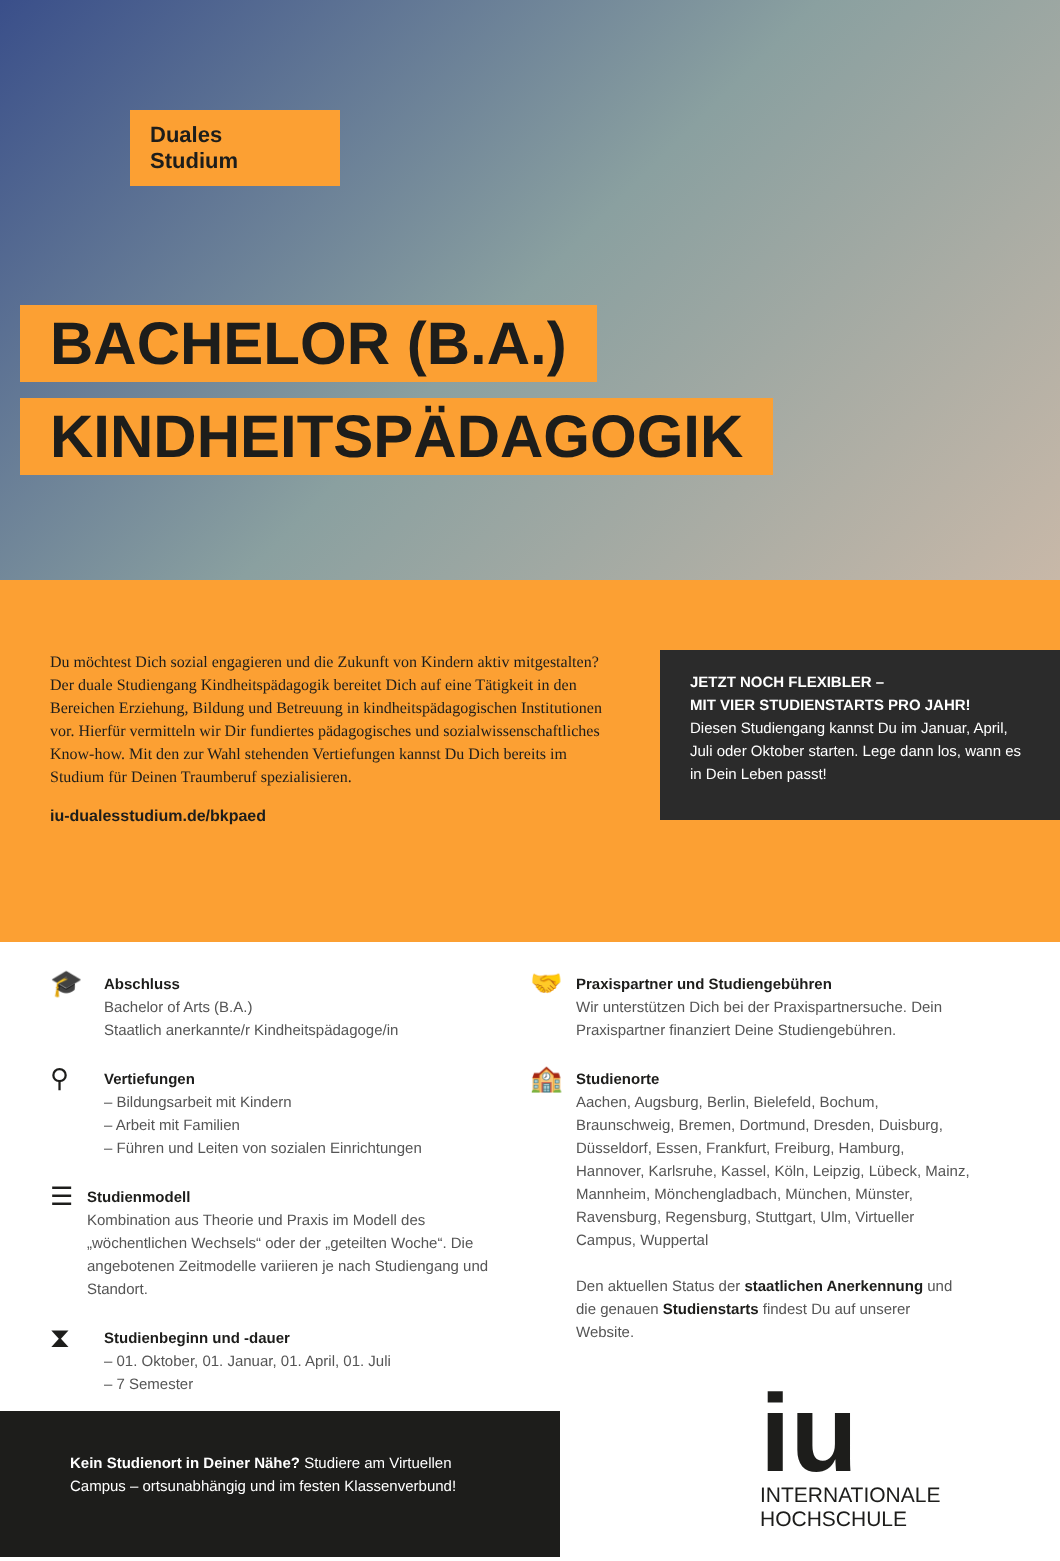Duales
Studium
BACHELOR (B.A.)
KINDHEITSPÄDAGOGIK
Du möchtest Dich sozial engagieren und die Zukunft von Kindern aktiv mitgestalten? Der duale Studiengang Kindheitspädagogik bereitet Dich auf eine Tätigkeit in den Bereichen Erziehung, Bildung und Betreuung in kindheitspädagogischen Institutionen vor. Hierfür vermitteln wir Dir fundiertes pädagogisches und sozialwissenschaftliches Know-how. Mit den zur Wahl stehenden Vertiefungen kannst Du Dich bereits im Studium für Deinen Traumberuf spezialisieren.
iu-dualesstudium.de/bkpaed
JETZT NOCH FLEXIBLER –
MIT VIER STUDIENSTARTS PRO JAHR!
Diesen Studiengang kannst Du im Januar, April, Juli oder Oktober starten. Lege dann los, wann es in Dein Leben passt!
🎓
Abschluss
Bachelor of Arts (B.A.)
Staatlich anerkannte/r Kindheitspädagoge/in
⚲
Vertiefungen
– Bildungsarbeit mit Kindern
– Arbeit mit Familien
– Führen und Leiten von sozialen Einrichtungen
☰
Studienmodell
Kombination aus Theorie und Praxis im Modell des „wöchentlichen Wechsels“ oder der „geteilten Woche“. Die angebotenen Zeitmodelle variieren je nach Studiengang und Standort.
⧗
Studienbeginn und -dauer
– 01. Oktober, 01. Januar, 01. April, 01. Juli
– 7 Semester
🤝
Praxispartner und Studiengebühren
Wir unterstützen Dich bei der Praxispartnersuche. Dein Praxispartner finanziert Deine Studiengebühren.
🏫
Studienorte
Aachen, Augsburg, Berlin, Bielefeld, Bochum, Braunschweig, Bremen, Dortmund, Dresden, Duisburg, Düsseldorf, Essen, Frankfurt, Freiburg, Hamburg, Hannover, Karlsruhe, Kassel, Köln, Leipzig, Lübeck, Mainz, Mannheim, Mönchengladbach, München, Münster, Ravensburg, Regensburg, Stuttgart, Ulm, Virtueller Campus, Wuppertal
Den aktuellen Status der staatlichen Anerkennung und die genauen Studienstarts findest Du auf unserer Website.
iu
INTERNATIONALE
HOCHSCHULE
Kein Studienort in Deiner Nähe? Studiere am Virtuellen Campus – ortsunabhängig und im festen Klassenverbund!